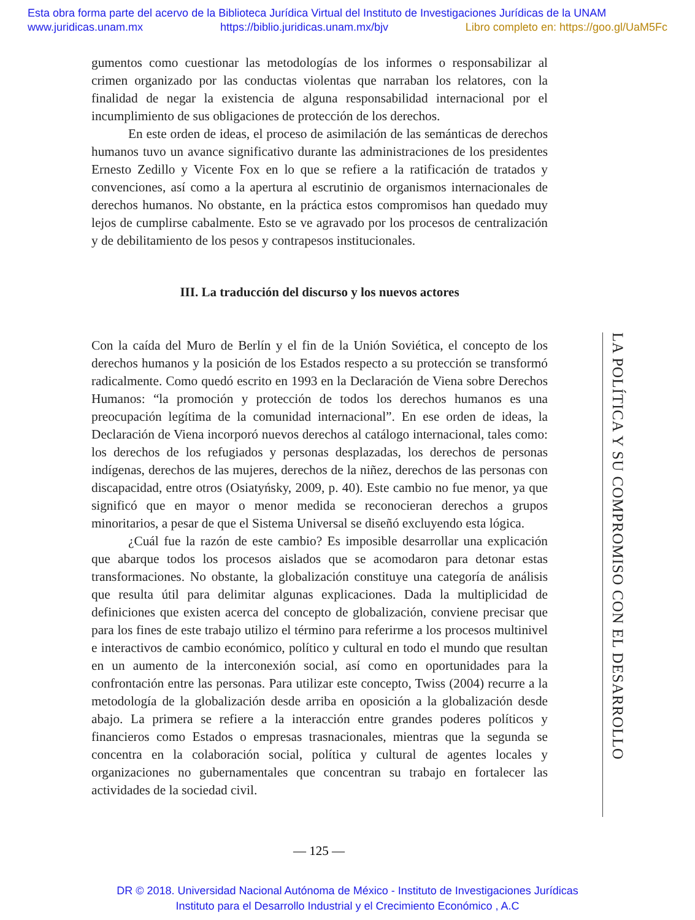Esta obra forma parte del acervo de la Biblioteca Jurídica Virtual del Instituto de Investigaciones Jurídicas de la UNAM
www.juridicas.unam.mx https://biblio.juridicas.unam.mx/bjv Libro completo en: https://goo.gl/UaM5Fc
gumentos como cuestionar las metodologías de los informes o responsabilizar al crimen organizado por las conductas violentas que narraban los relatores, con la finalidad de negar la existencia de alguna responsabilidad internacional por el incumplimiento de sus obligaciones de protección de los derechos.
En este orden de ideas, el proceso de asimilación de las semánticas de derechos humanos tuvo un avance significativo durante las administraciones de los presidentes Ernesto Zedillo y Vicente Fox en lo que se refiere a la ratificación de tratados y convenciones, así como a la apertura al escrutinio de organismos internacionales de derechos humanos. No obstante, en la práctica estos compromisos han quedado muy lejos de cumplirse cabalmente. Esto se ve agravado por los procesos de centralización y de debilitamiento de los pesos y contrapesos institucionales.
III. La traducción del discurso y los nuevos actores
Con la caída del Muro de Berlín y el fin de la Unión Soviética, el concepto de los derechos humanos y la posición de los Estados respecto a su protección se transformó radicalmente. Como quedó escrito en 1993 en la Declaración de Viena sobre Derechos Humanos: “la promoción y protección de todos los derechos humanos es una preocupación legítima de la comunidad internacional”. En ese orden de ideas, la Declaración de Viena incorporó nuevos derechos al catálogo internacional, tales como: los derechos de los refugiados y personas desplazadas, los derechos de personas indígenas, derechos de las mujeres, derechos de la niñez, derechos de las personas con discapacidad, entre otros (Osiatyńsky, 2009, p. 40). Este cambio no fue menor, ya que significó que en mayor o menor medida se reconocieran derechos a grupos minoritarios, a pesar de que el Sistema Universal se diseñó excluyendo esta lógica.
¿Cuál fue la razón de este cambio? Es imposible desarrollar una explicación que abarque todos los procesos aislados que se acomodaron para detonar estas transformaciones. No obstante, la globalización constituye una categoría de análisis que resulta útil para delimitar algunas explicaciones. Dada la multiplicidad de definiciones que existen acerca del concepto de globalización, conviene precisar que para los fines de este trabajo utilizo el término para referirme a los procesos multinivel e interactivos de cambio económico, político y cultural en todo el mundo que resultan en un aumento de la interconexión social, así como en oportunidades para la confrontación entre las personas. Para utilizar este concepto, Twiss (2004) recurre a la metodología de la globalización desde arriba en oposición a la globalización desde abajo. La primera se refiere a la interacción entre grandes poderes políticos y financieros como Estados o empresas trasnacionales, mientras que la segunda se concentra en la colaboración social, política y cultural de agentes locales y organizaciones no gubernamentales que concentran su trabajo en fortalecer las actividades de la sociedad civil.
LA POLÍTICA Y SU COMPROMISO CON EL DESARROLLO
— 125 —
DR © 2018. Universidad Nacional Autónoma de México - Instituto de Investigaciones Jurídicas
Instituto para el Desarrollo Industrial y el Crecimiento Económico , A.C